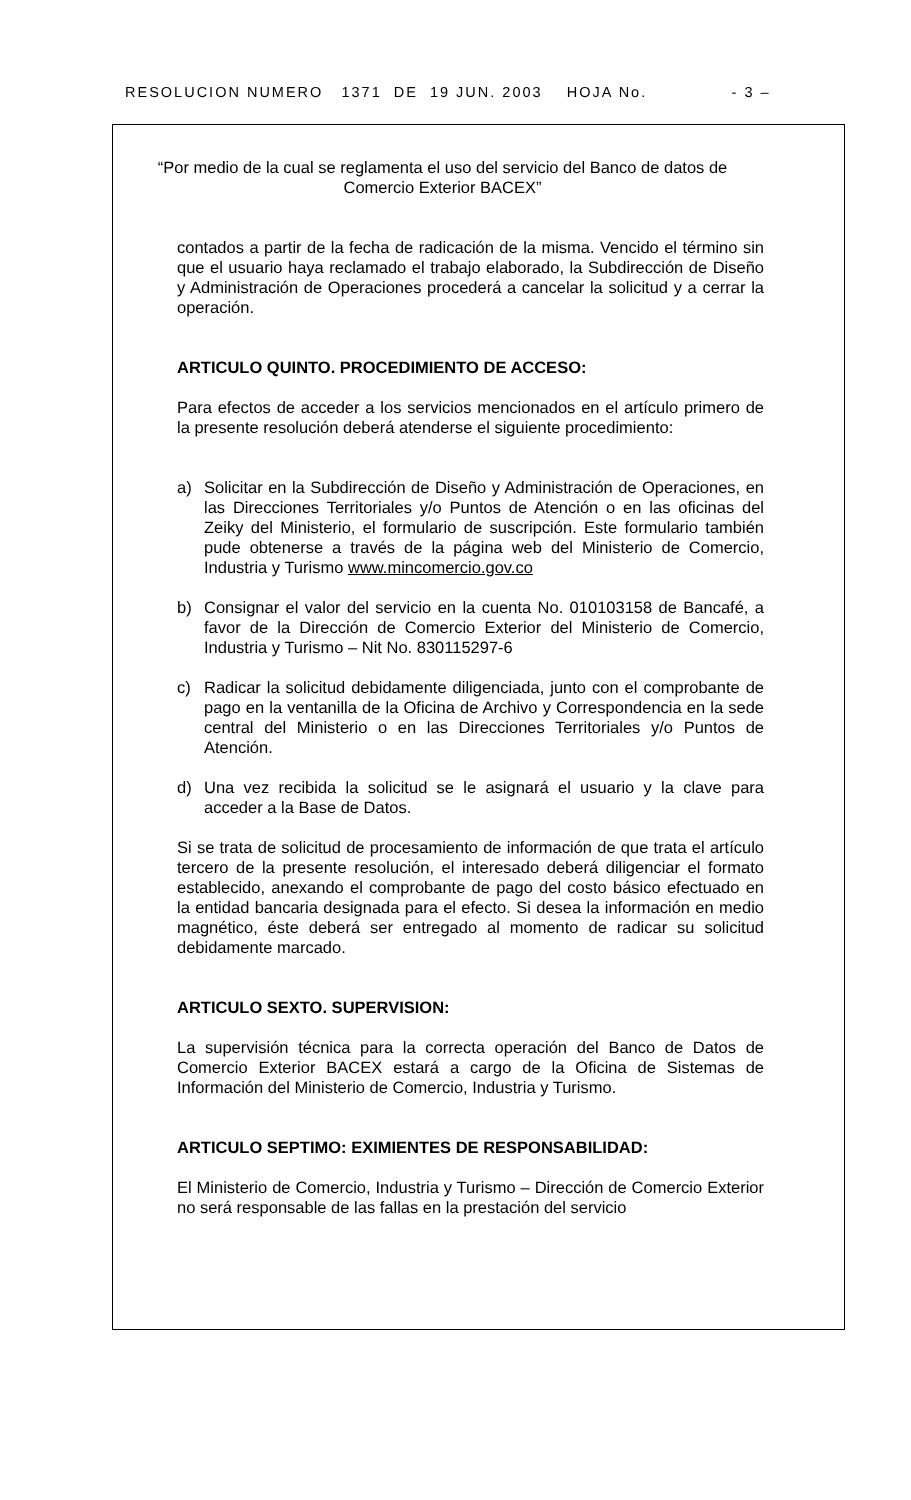RESOLUCION NUMERO 1371 DE 19 JUN. 2003 HOJA No. - 3 –
“Por medio de la cual se reglamenta el uso del servicio del Banco de datos de Comercio Exterior BACEX”
contados a partir de la fecha de radicación de la misma. Vencido el término sin que el usuario haya reclamado el trabajo elaborado, la Subdirección de Diseño y Administración de Operaciones procederá a cancelar la solicitud y a cerrar la operación.
ARTICULO QUINTO. PROCEDIMIENTO DE ACCESO:
Para efectos de acceder a los servicios mencionados en el artículo primero de la presente resolución deberá atenderse el siguiente procedimiento:
a) Solicitar en la Subdirección de Diseño y Administración de Operaciones, en las Direcciones Territoriales y/o Puntos de Atención o en las oficinas del Zeiky del Ministerio, el formulario de suscripción. Este formulario también pude obtenerse a través de la página web del Ministerio de Comercio, Industria y Turismo www.mincomercio.gov.co
b) Consignar el valor del servicio en la cuenta No. 010103158 de Bancafé, a favor de la Dirección de Comercio Exterior del Ministerio de Comercio, Industria y Turismo – Nit No. 830115297-6
c) Radicar la solicitud debidamente diligenciada, junto con el comprobante de pago en la ventanilla de la Oficina de Archivo y Correspondencia en la sede central del Ministerio o en las Direcciones Territoriales y/o Puntos de Atención.
d) Una vez recibida la solicitud se le asignará el usuario y la clave para acceder a la Base de Datos.
Si se trata de solicitud de procesamiento de información de que trata el artículo tercero de la presente resolución, el interesado deberá diligenciar el formato establecido, anexando el comprobante de pago del costo básico efectuado en la entidad bancaria designada para el efecto. Si desea la información en medio magnético, éste deberá ser entregado al momento de radicar su solicitud debidamente marcado.
ARTICULO SEXTO. SUPERVISION:
La supervisión técnica para la correcta operación del Banco de Datos de Comercio Exterior BACEX estará a cargo de la Oficina de Sistemas de Información del Ministerio de Comercio, Industria y Turismo.
ARTICULO SEPTIMO: EXIMIENTES DE RESPONSABILIDAD:
El Ministerio de Comercio, Industria y Turismo – Dirección de Comercio Exterior no será responsable de las fallas en la prestación del servicio